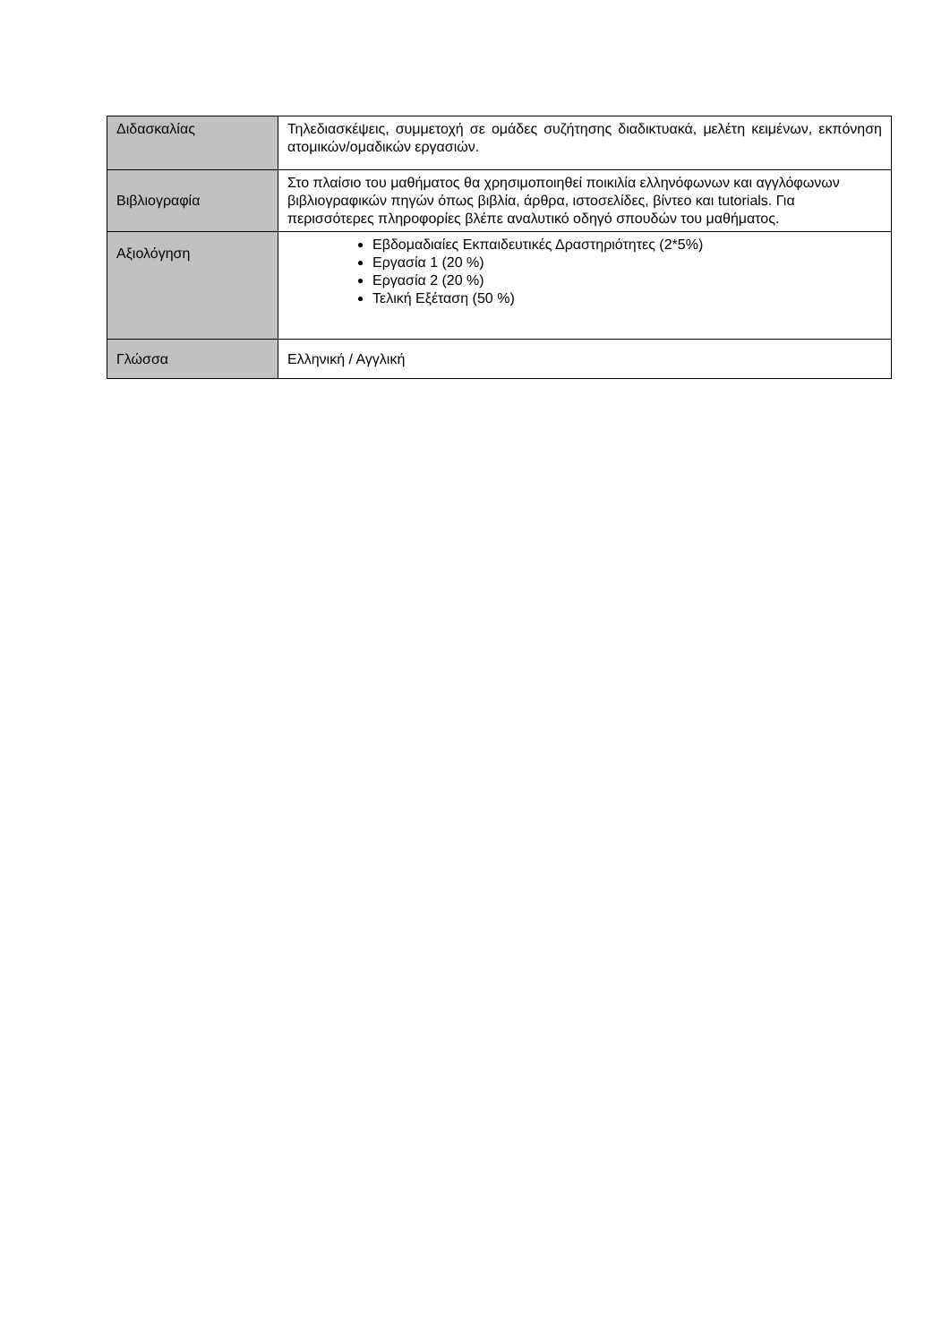| Διδασκαλίας | Τηλεδιασκέψεις, συμμετοχή σε ομάδες συζήτησης διαδικτυακά, μελέτη κειμένων, εκπόνηση ατομικών/ομαδικών εργασιών. |
| Βιβλιογραφία | Στο πλαίσιο του μαθήματος θα χρησιμοποιηθεί ποικιλία ελληνόφωνων και αγγλόφωνων βιβλιογραφικών πηγών όπως βιβλία, άρθρα, ιστοσελίδες, βίντεο και tutorials. Για περισσότερες πληροφορίες βλέπε αναλυτικό οδηγό σπουδών του μαθήματος. |
| Αξιολόγηση | Εβδομαδιαίες Εκπαιδευτικές Δραστηριότητες (2*5%) Εργασία 1 (20 %) Εργασία 2 (20 %) Τελική Εξέταση (50 %) |
| Γλώσσα | Ελληνική / Αγγλική |